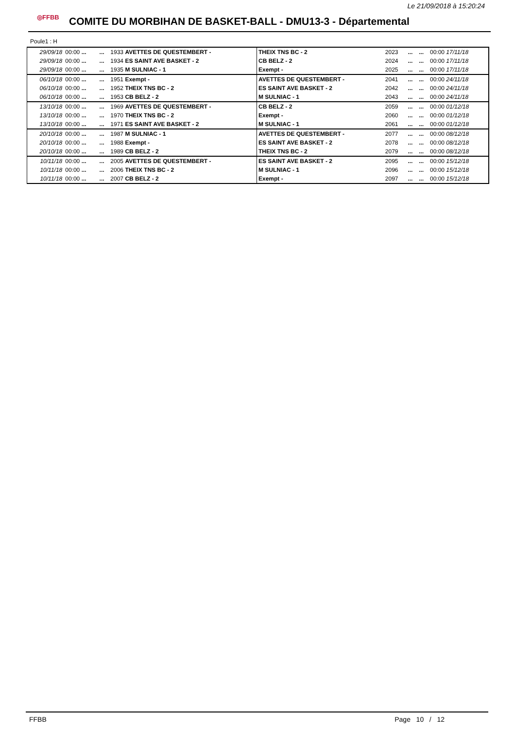Le 21/09/2018 à 15:20:24
◎FFBB COMITE DU MORBIHAN DE BASKET-BALL - DMU13-3 - Départemental
Poule1 : H
| 29/09/18 | 00:00 ... | ... | 1933 AVETTES DE QUESTEMBERT - | THEIX TNS BC - 2 | 2023 | ... | ... | 00:00 17/11/18 |
| 29/09/18 | 00:00 ... | ... | 1934 ES SAINT AVE BASKET - 2 | CB BELZ - 2 | 2024 | ... | ... | 00:00 17/11/18 |
| 29/09/18 | 00:00 ... | ... | 1935 M SULNIAC - 1 | Exempt - | 2025 | ... | ... | 00:00 17/11/18 |
| 06/10/18 | 00:00 ... | ... | 1951 Exempt - | AVETTES DE QUESTEMBERT - | 2041 | ... | ... | 00:00 24/11/18 |
| 06/10/18 | 00:00 ... | ... | 1952 THEIX TNS BC - 2 | ES SAINT AVE BASKET - 2 | 2042 | ... | ... | 00:00 24/11/18 |
| 06/10/18 | 00:00 ... | ... | 1953 CB BELZ - 2 | M SULNIAC - 1 | 2043 | ... | ... | 00:00 24/11/18 |
| 13/10/18 | 00:00 ... | ... | 1969 AVETTES DE QUESTEMBERT - | CB BELZ - 2 | 2059 | ... | ... | 00:00 01/12/18 |
| 13/10/18 | 00:00 ... | ... | 1970 THEIX TNS BC - 2 | Exempt - | 2060 | ... | ... | 00:00 01/12/18 |
| 13/10/18 | 00:00 ... | ... | 1971 ES SAINT AVE BASKET - 2 | M SULNIAC - 1 | 2061 | ... | ... | 00:00 01/12/18 |
| 20/10/18 | 00:00 ... | ... | 1987 M SULNIAC - 1 | AVETTES DE QUESTEMBERT - | 2077 | ... | ... | 00:00 08/12/18 |
| 20/10/18 | 00:00 ... | ... | 1988 Exempt - | ES SAINT AVE BASKET - 2 | 2078 | ... | ... | 00:00 08/12/18 |
| 20/10/18 | 00:00 ... | ... | 1989 CB BELZ - 2 | THEIX TNS BC - 2 | 2079 | ... | ... | 00:00 08/12/18 |
| 10/11/18 | 00:00 ... | ... | 2005 AVETTES DE QUESTEMBERT - | ES SAINT AVE BASKET - 2 | 2095 | ... | ... | 00:00 15/12/18 |
| 10/11/18 | 00:00 ... | ... | 2006 THEIX TNS BC - 2 | M SULNIAC - 1 | 2096 | ... | ... | 00:00 15/12/18 |
| 10/11/18 | 00:00 ... | ... | 2007 CB BELZ - 2 | Exempt - | 2097 | ... | ... | 00:00 15/12/18 |
FFBB Page 10 / 12